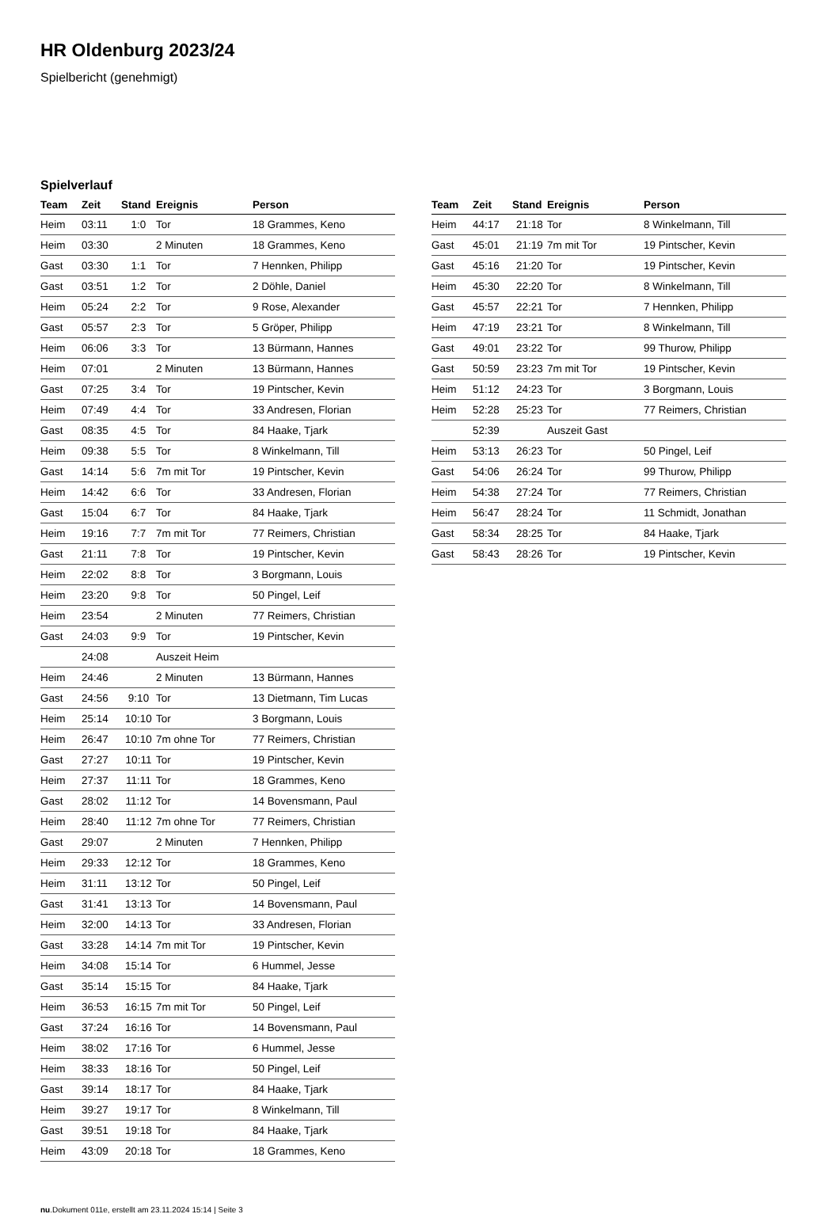HR Oldenburg 2023/24
Spielbericht (genehmigt)
Spielverlauf
| Team | Zeit | Stand | Ereignis | Person |
| --- | --- | --- | --- | --- |
| Heim | 03:11 | 1:0 | Tor | 18 Grammes, Keno |
| Heim | 03:30 | | 2 Minuten | 18 Grammes, Keno |
| Gast | 03:30 | 1:1 | Tor | 7 Hennken, Philipp |
| Gast | 03:51 | 1:2 | Tor | 2 Döhle, Daniel |
| Heim | 05:24 | 2:2 | Tor | 9 Rose, Alexander |
| Gast | 05:57 | 2:3 | Tor | 5 Gröper, Philipp |
| Heim | 06:06 | 3:3 | Tor | 13 Bürmann, Hannes |
| Heim | 07:01 | | 2 Minuten | 13 Bürmann, Hannes |
| Gast | 07:25 | 3:4 | Tor | 19 Pintscher, Kevin |
| Heim | 07:49 | 4:4 | Tor | 33 Andresen, Florian |
| Gast | 08:35 | 4:5 | Tor | 84 Haake, Tjark |
| Heim | 09:38 | 5:5 | Tor | 8 Winkelmann, Till |
| Gast | 14:14 | 5:6 | 7m mit Tor | 19 Pintscher, Kevin |
| Heim | 14:42 | 6:6 | Tor | 33 Andresen, Florian |
| Gast | 15:04 | 6:7 | Tor | 84 Haake, Tjark |
| Heim | 19:16 | 7:7 | 7m mit Tor | 77 Reimers, Christian |
| Gast | 21:11 | 7:8 | Tor | 19 Pintscher, Kevin |
| Heim | 22:02 | 8:8 | Tor | 3 Borgmann, Louis |
| Heim | 23:20 | 9:8 | Tor | 50 Pingel, Leif |
| Heim | 23:54 | | 2 Minuten | 77 Reimers, Christian |
| Gast | 24:03 | 9:9 | Tor | 19 Pintscher, Kevin |
| | 24:08 | | Auszeit Heim | |
| Heim | 24:46 | | 2 Minuten | 13 Bürmann, Hannes |
| Gast | 24:56 | 9:10 | Tor | 13 Dietmann, Tim Lucas |
| Heim | 25:14 | 10:10 | Tor | 3 Borgmann, Louis |
| Heim | 26:47 | 10:10 | 7m ohne Tor | 77 Reimers, Christian |
| Gast | 27:27 | 10:11 | Tor | 19 Pintscher, Kevin |
| Heim | 27:37 | 11:11 | Tor | 18 Grammes, Keno |
| Gast | 28:02 | 11:12 | Tor | 14 Bovensmann, Paul |
| Heim | 28:40 | 11:12 | 7m ohne Tor | 77 Reimers, Christian |
| Gast | 29:07 | | 2 Minuten | 7 Hennken, Philipp |
| Heim | 29:33 | 12:12 | Tor | 18 Grammes, Keno |
| Heim | 31:11 | 13:12 | Tor | 50 Pingel, Leif |
| Gast | 31:41 | 13:13 | Tor | 14 Bovensmann, Paul |
| Heim | 32:00 | 14:13 | Tor | 33 Andresen, Florian |
| Gast | 33:28 | 14:14 | 7m mit Tor | 19 Pintscher, Kevin |
| Heim | 34:08 | 15:14 | Tor | 6 Hummel, Jesse |
| Gast | 35:14 | 15:15 | Tor | 84 Haake, Tjark |
| Heim | 36:53 | 16:15 | 7m mit Tor | 50 Pingel, Leif |
| Gast | 37:24 | 16:16 | Tor | 14 Bovensmann, Paul |
| Heim | 38:02 | 17:16 | Tor | 6 Hummel, Jesse |
| Heim | 38:33 | 18:16 | Tor | 50 Pingel, Leif |
| Gast | 39:14 | 18:17 | Tor | 84 Haake, Tjark |
| Heim | 39:27 | 19:17 | Tor | 8 Winkelmann, Till |
| Gast | 39:51 | 19:18 | Tor | 84 Haake, Tjark |
| Heim | 43:09 | 20:18 | Tor | 18 Grammes, Keno |
| Team | Zeit | Stand | Ereignis | Person |
| --- | --- | --- | --- | --- |
| Heim | 44:17 | 21:18 | Tor | 8 Winkelmann, Till |
| Gast | 45:01 | 21:19 | 7m mit Tor | 19 Pintscher, Kevin |
| Gast | 45:16 | 21:20 | Tor | 19 Pintscher, Kevin |
| Heim | 45:30 | 22:20 | Tor | 8 Winkelmann, Till |
| Gast | 45:57 | 22:21 | Tor | 7 Hennken, Philipp |
| Heim | 47:19 | 23:21 | Tor | 8 Winkelmann, Till |
| Gast | 49:01 | 23:22 | Tor | 99 Thurow, Philipp |
| Gast | 50:59 | 23:23 | 7m mit Tor | 19 Pintscher, Kevin |
| Heim | 51:12 | 24:23 | Tor | 3 Borgmann, Louis |
| Heim | 52:28 | 25:23 | Tor | 77 Reimers, Christian |
| | 52:39 | | Auszeit Gast | |
| Heim | 53:13 | 26:23 | Tor | 50 Pingel, Leif |
| Gast | 54:06 | 26:24 | Tor | 99 Thurow, Philipp |
| Heim | 54:38 | 27:24 | Tor | 77 Reimers, Christian |
| Heim | 56:47 | 28:24 | Tor | 11 Schmidt, Jonathan |
| Gast | 58:34 | 28:25 | Tor | 84 Haake, Tjark |
| Gast | 58:43 | 28:26 | Tor | 19 Pintscher, Kevin |
nu.Dokument 011e, erstellt am 23.11.2024 15:14 | Seite 3